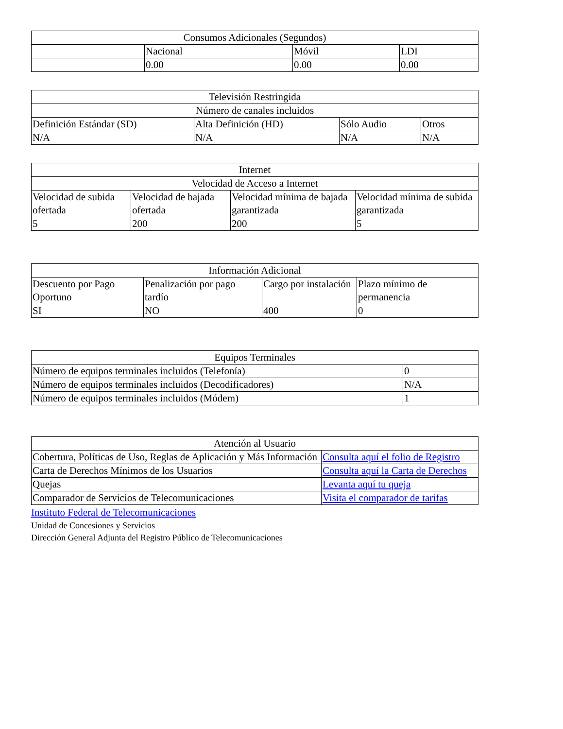| Consumos Adicionales (Segundos) | | | |
| | Nacional | Móvil | LDI |
| | 0.00 | 0.00 | 0.00 |
| Televisión Restringida | | | |
| Número de canales incluidos | | | |
| Definición Estándar (SD) | Alta Definición (HD) | Sólo Audio | Otros |
| N/A | N/A | N/A | N/A |
| Internet | | | |
| Velocidad de Acceso a Internet | | | |
| Velocidad de subida ofertada | Velocidad de bajada ofertada | Velocidad mínima de bajada garantizada | Velocidad mínima de subida garantizada |
| 5 | 200 | 200 | 5 |
| Información Adicional | | | |
| Descuento por Pago Oportuno | Penalización por pago tardío | Cargo por instalación | Plazo mínimo de permanencia |
| SI | NO | 400 | 0 |
| Equipos Terminales | |
| Número de equipos terminales incluidos (Telefonía) | 0 |
| Número de equipos terminales incluidos (Decodificadores) | N/A |
| Número de equipos terminales incluidos (Módem) | 1 |
| Atención al Usuario | |
| Cobertura, Políticas de Uso, Reglas de Aplicación y Más Información | Consulta aquí el folio de Registro |
| Carta de Derechos Mínimos de los Usuarios | Consulta aquí la Carta de Derechos |
| Quejas | Levanta aquí tu queja |
| Comparador de Servicios de Telecomunicaciones | Visita el comparador de tarifas |
Instituto Federal de Telecomunicaciones
Unidad de Concesiones y Servicios
Dirección General Adjunta del Registro Público de Telecomunicaciones